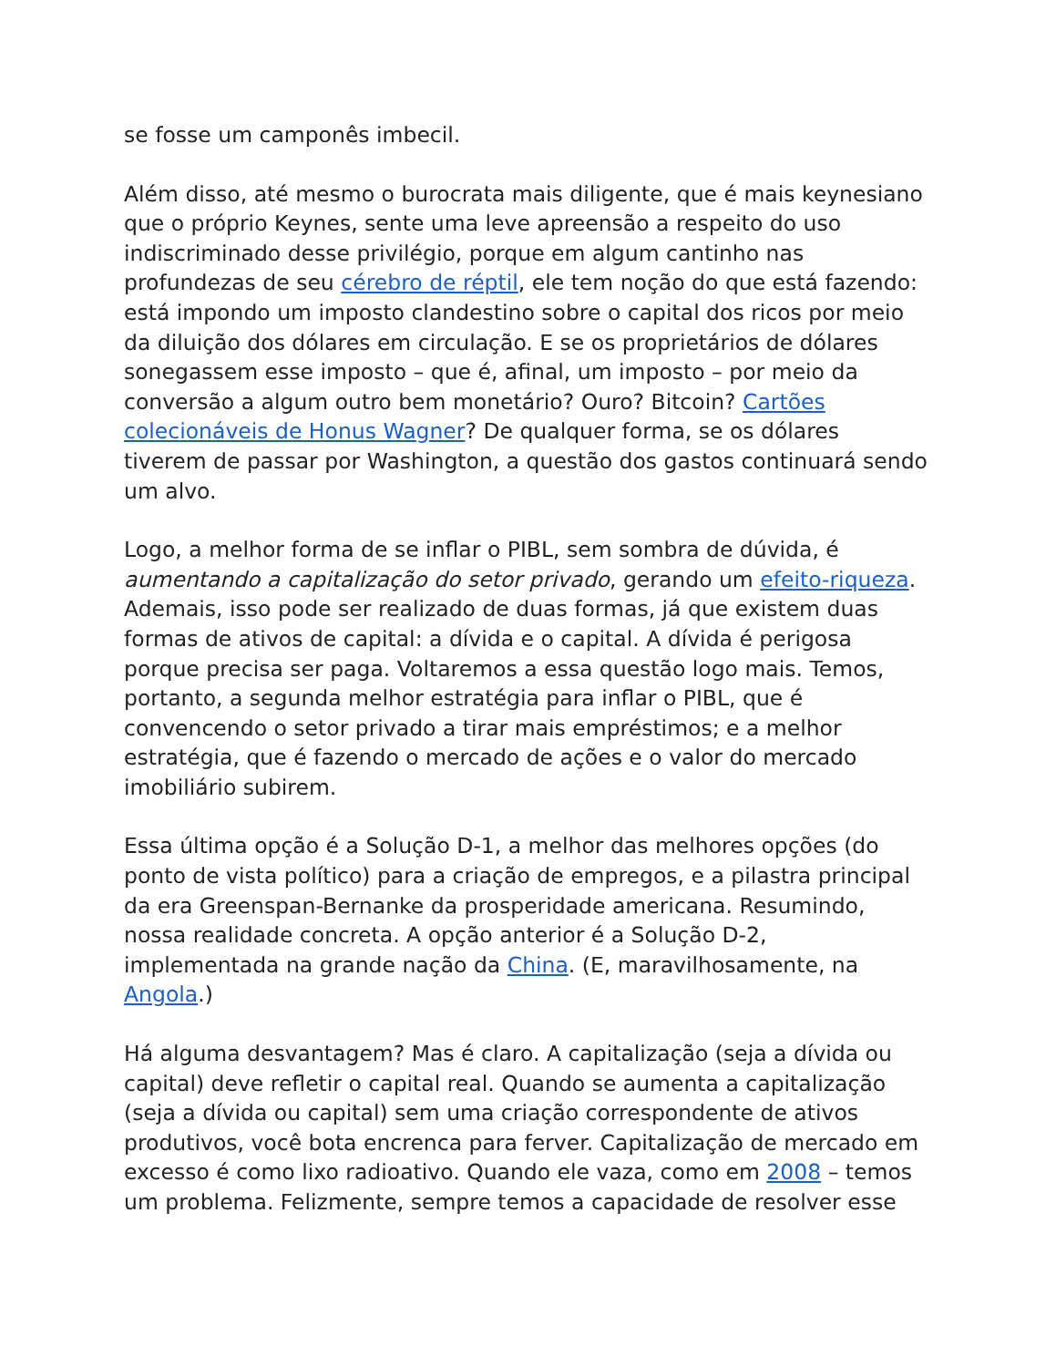se fosse um camponês imbecil.
Além disso, até mesmo o burocrata mais diligente, que é mais keynesiano que o próprio Keynes, sente uma leve apreensão a respeito do uso indiscriminado desse privilégio, porque em algum cantinho nas profundezas de seu cérebro de réptil, ele tem noção do que está fazendo: está impondo um imposto clandestino sobre o capital dos ricos por meio da diluição dos dólares em circulação. E se os proprietários de dólares sonegassem esse imposto – que é, afinal, um imposto – por meio da conversão a algum outro bem monetário? Ouro? Bitcoin? Cartões colecionáveis de Honus Wagner? De qualquer forma, se os dólares tiverem de passar por Washington, a questão dos gastos continuará sendo um alvo.
Logo, a melhor forma de se inflar o PIBL, sem sombra de dúvida, é aumentando a capitalização do setor privado, gerando um efeito-riqueza. Ademais, isso pode ser realizado de duas formas, já que existem duas formas de ativos de capital: a dívida e o capital. A dívida é perigosa porque precisa ser paga. Voltaremos a essa questão logo mais. Temos, portanto, a segunda melhor estratégia para inflar o PIBL, que é convencendo o setor privado a tirar mais empréstimos; e a melhor estratégia, que é fazendo o mercado de ações e o valor do mercado imobiliário subirem.
Essa última opção é a Solução D-1, a melhor das melhores opções (do ponto de vista político) para a criação de empregos, e a pilastra principal da era Greenspan-Bernanke da prosperidade americana. Resumindo, nossa realidade concreta. A opção anterior é a Solução D-2, implementada na grande nação da China. (E, maravilhosamente, na Angola.)
Há alguma desvantagem? Mas é claro. A capitalização (seja a dívida ou capital) deve refletir o capital real. Quando se aumenta a capitalização (seja a dívida ou capital) sem uma criação correspondente de ativos produtivos, você bota encrenca para ferver. Capitalização de mercado em excesso é como lixo radioativo. Quando ele vaza, como em 2008 – temos um problema. Felizmente, sempre temos a capacidade de resolver esse